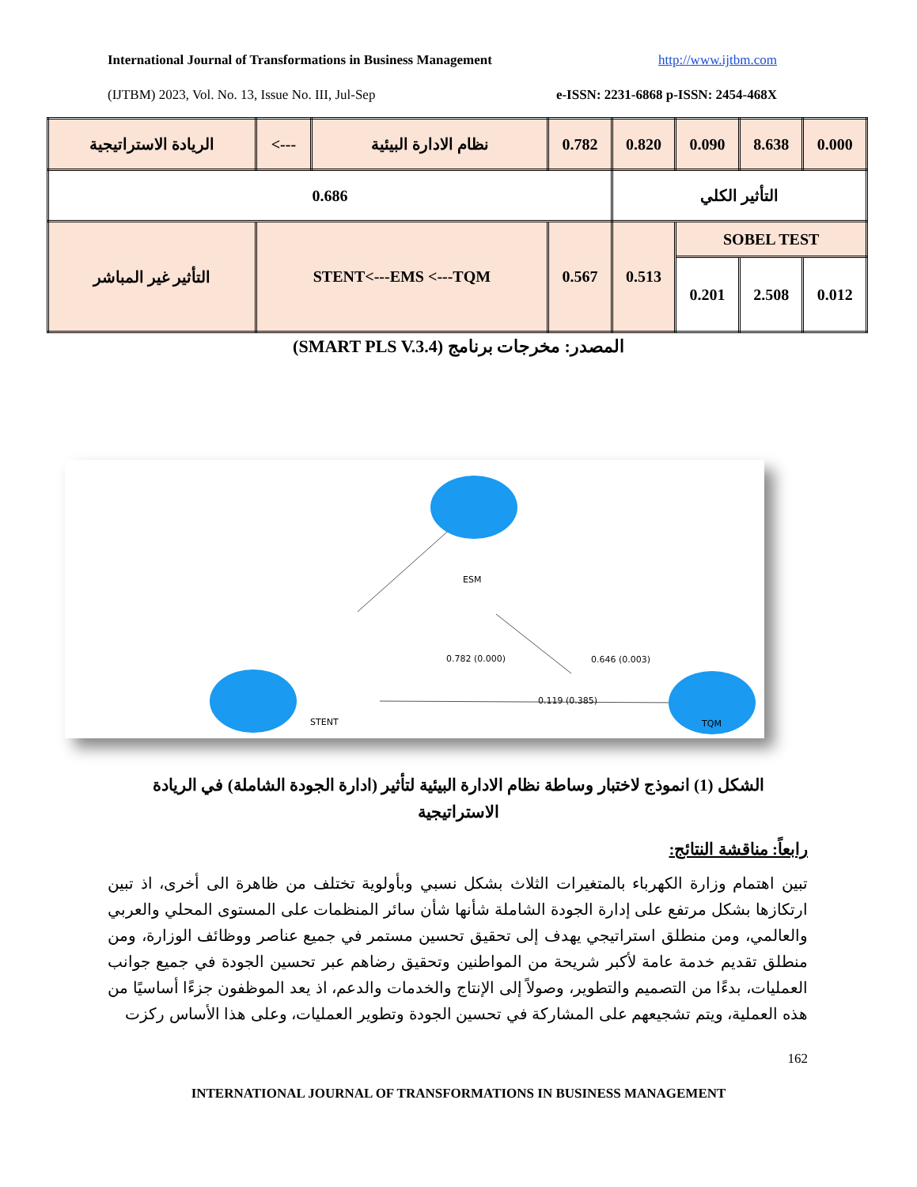International Journal of Transformations in Business Management http://www.ijtbm.com
(IJTBM) 2023, Vol. No. 13, Issue No. III, Jul-Sep e-ISSN: 2231-6868 p-ISSN: 2454-468X
| الريادة الاستراتيجية | <--- | نظام الادارة البيئية | 0.782 | 0.820 | 0.090 | 8.638 | 0.000 |
| 0.686 | | | | التأثير الكلي | | | |
| التأثير غير المباشر | STENT<---EMS <---TQM | | 0.567 | 0.513 | SOBEL TEST | | |
| | | | | | 0.201 | 2.508 | 0.012 |
المصدر: مخرجات برنامج (SMART PLS V.3.4)
ESM
STENT
TQM
0.782 (0.000)
0.646 (0.003)
0.119 (0.385)
الشكل (1) انموذج لاختبار وساطة نظام الادارة البيئية لتأثير (ادارة الجودة الشاملة) في الريادة الاستراتيجية
رابعاً: مناقشة النتائج:
تبين اهتمام وزارة الكهرباء بالمتغيرات الثلاث بشكل نسبي وبأولوية تختلف من ظاهرة الى أخرى، اذ تبين ارتكازها بشكل مرتفع على إدارة الجودة الشاملة شأنها شأن سائر المنظمات على المستوى المحلي والعربي والعالمي، ومن منطلق استراتيجي يهدف إلى تحقيق تحسين مستمر في جميع عناصر ووظائف الوزارة، ومن منطلق تقديم خدمة عامة لأكبر شريحة من المواطنين وتحقيق رضاهم عبر تحسين الجودة في جميع جوانب العمليات، بدءًا من التصميم والتطوير، وصولاً إلى الإنتاج والخدمات والدعم، اذ يعد الموظفون جزءًا أساسيًا من هذه العملية، ويتم تشجيعهم على المشاركة في تحسين الجودة وتطوير العمليات، وعلى هذا الأساس ركزت
162
INTERNATIONAL JOURNAL OF TRANSFORMATIONS IN BUSINESS MANAGEMENT